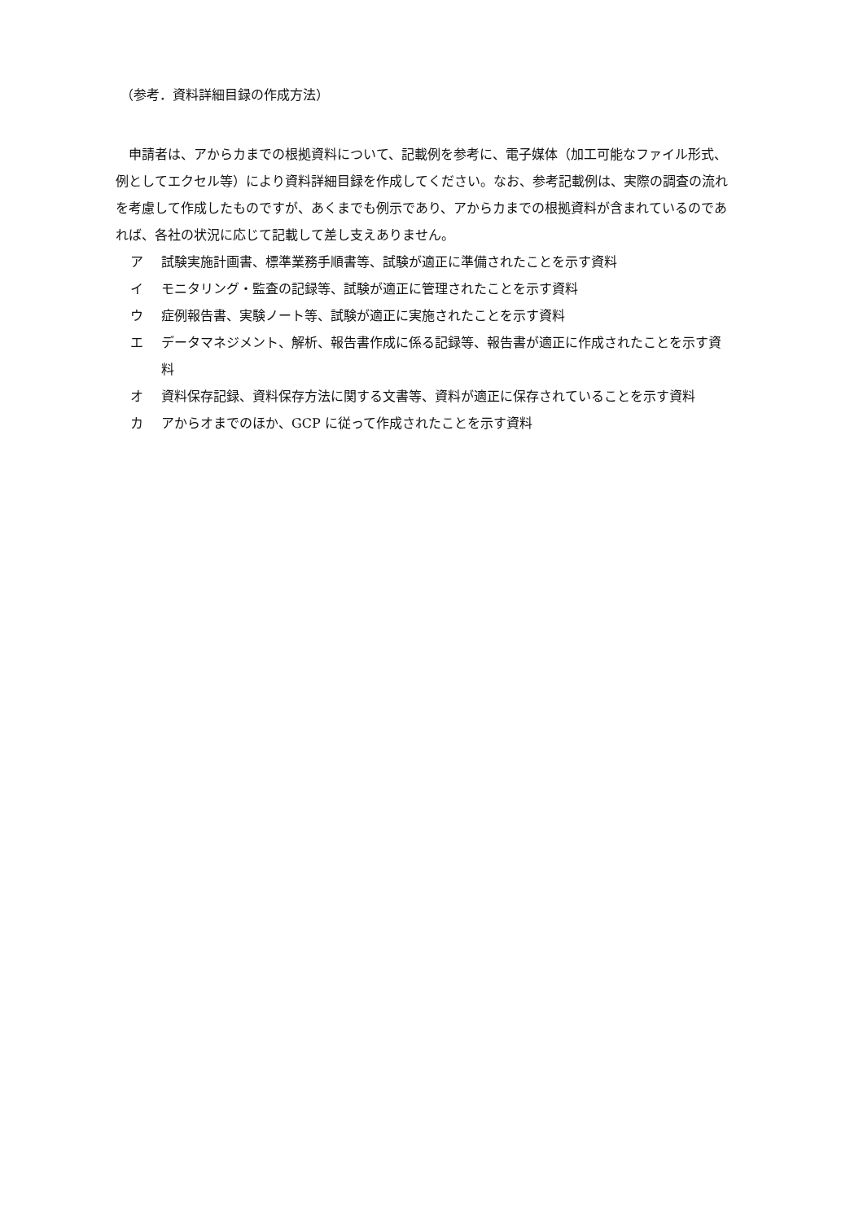（参考．資料詳細目録の作成方法）
申請者は、アからカまでの根拠資料について、記載例を参考に、電子媒体（加工可能なファイル形式、例としてエクセル等）により資料詳細目録を作成してください。なお、参考記載例は、実際の調査の流れを考慮して作成したものですが、あくまでも例示であり、アからカまでの根拠資料が含まれているのであれば、各社の状況に応じて記載して差し支えありません。
ア 試験実施計画書、標準業務手順書等、試験が適正に準備されたことを示す資料
イ モニタリング・監査の記録等、試験が適正に管理されたことを示す資料
ウ 症例報告書、実験ノート等、試験が適正に実施されたことを示す資料
エ データマネジメント、解析、報告書作成に係る記録等、報告書が適正に作成されたことを示す資料
オ 資料保存記録、資料保存方法に関する文書等、資料が適正に保存されていることを示す資料
カ アからオまでのほか、GCP に従って作成されたことを示す資料